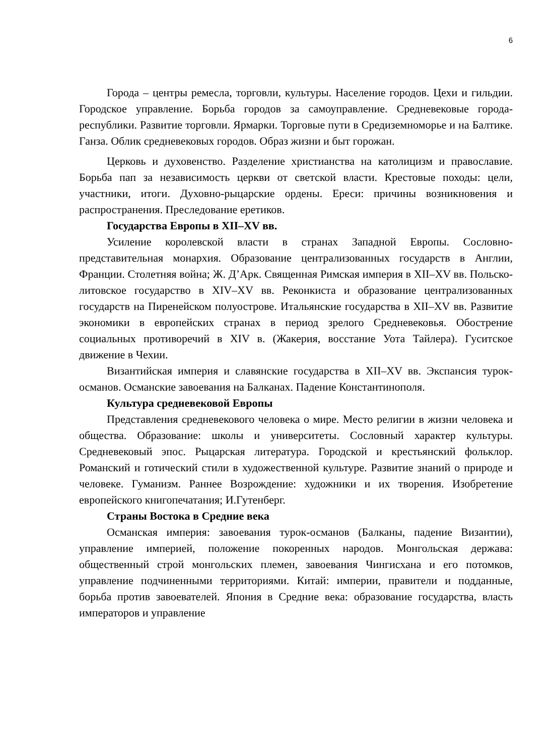6
Города – центры ремесла, торговли, культуры. Население городов. Цехи и гильдии. Городское управление. Борьба городов за самоуправление. Средневековые города-республики. Развитие торговли. Ярмарки. Торговые пути в Средиземноморье и на Балтике. Ганза. Облик средневековых городов. Образ жизни и быт горожан.
Церковь и духовенство. Разделение христианства на католицизм и православие. Борьба пап за независимость церкви от светской власти. Крестовые походы: цели, участники, итоги. Духовно-рыцарские ордены. Ереси: причины возникновения и распространения. Преследование еретиков.
Государства Европы в XII–XV вв.
Усиление королевской власти в странах Западной Европы. Сословно-представительная монархия. Образование централизованных государств в Англии, Франции. Столетняя война; Ж. Д’Арк. Священная Римская империя в XII–XV вв. Польско-литовское государство в XIV–XV вв. Реконкиста и образование централизованных государств на Пиренейском полуострове. Итальянские государства в XII–XV вв. Развитие экономики в европейских странах в период зрелого Средневековья. Обострение социальных противоречий в XIV в. (Жакерия, восстание Уота Тайлера). Гуситское движение в Чехии.
Византийская империя и славянские государства в XII–XV вв. Экспансия турок-османов. Османские завоевания на Балканах. Падение Константинополя.
Культура средневековой Европы
Представления средневекового человека о мире. Место религии в жизни человека и общества. Образование: школы и университеты. Сословный характер культуры. Средневековый эпос. Рыцарская литература. Городской и крестьянский фольклор. Романский и готический стили в художественной культуре. Развитие знаний о природе и человеке. Гуманизм. Раннее Возрождение: художники и их творения. Изобретение европейского книгопечатания; И.Гутенберг.
Страны Востока в Средние века
Османская империя: завоевания турок-османов (Балканы, падение Византии), управление империей, положение покоренных народов. Монгольская держава: общественный строй монгольских племен, завоевания Чингисхана и его потомков, управление подчиненными территориями. Китай: империи, правители и подданные, борьба против завоевателей. Япония в Средние века: образование государства, власть императоров и управление